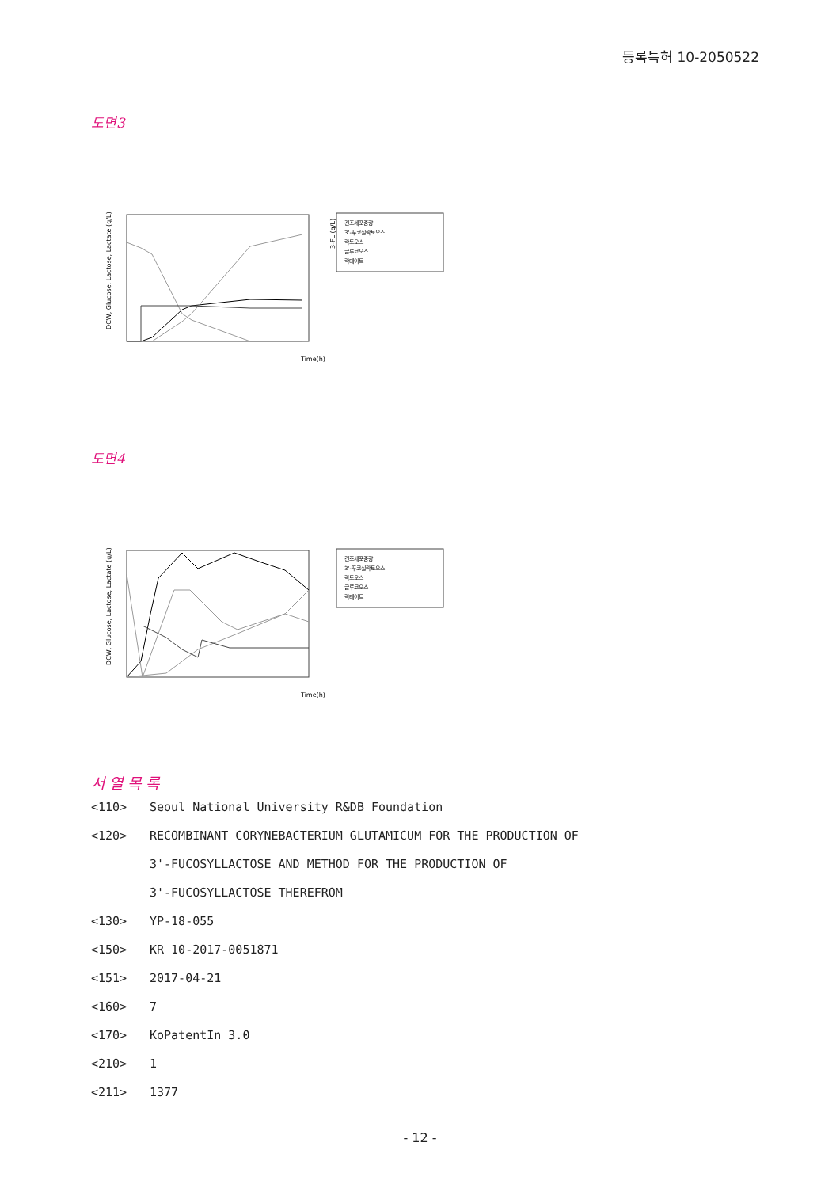등록특허 10-2050522
도면3
DCW, Glucose, Lactose, Lactate (g/L)
Time(h)
3-FL (g/L)
건조세포중량
3'-푸코실락토오스
락토오스
글루코오스
락테이트
도면4
DCW, Glucose, Lactose, Lactate (g/L)
Time(h)
건조세포중량
3'-푸코실락토오스
락토오스
글루코오스
락테이트
서 열 목 록
<110> Seoul National University R&DB Foundation
<120> RECOMBINANT CORYNEBACTERIUM GLUTAMICUM FOR THE PRODUCTION OF
3'-FUCOSYLLACTOSE AND METHOD FOR THE PRODUCTION OF
3'-FUCOSYLLACTOSE THEREFROM
<130> YP-18-055
<150> KR 10-2017-0051871
<151> 2017-04-21
<160> 7
<170> KoPatentIn 3.0
<210> 1
<211> 1377
- 12 -